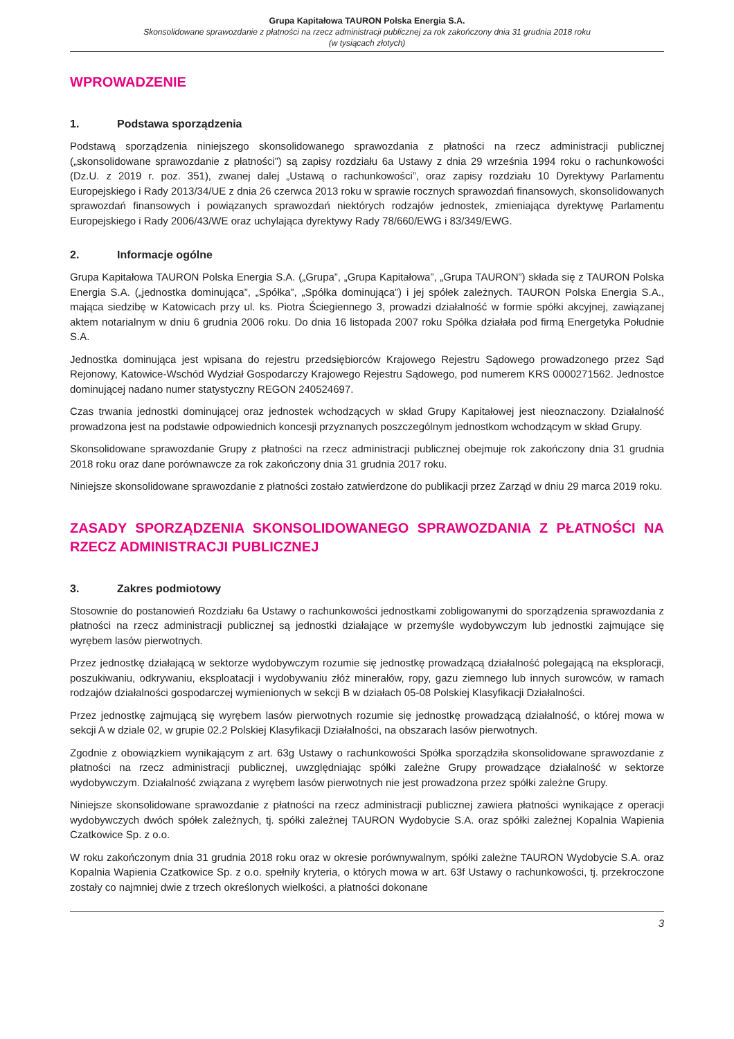Grupa Kapitałowa TAURON Polska Energia S.A.
Skonsolidowane sprawozdanie z płatności na rzecz administracji publicznej za rok zakończony dnia 31 grudnia 2018 roku
(w tysiącach złotych)
WPROWADZENIE
1. Podstawa sporządzenia
Podstawą sporządzenia niniejszego skonsolidowanego sprawozdania z płatności na rzecz administracji publicznej („skonsolidowane sprawozdanie z płatności”) są zapisy rozdziału 6a Ustawy z dnia 29 września 1994 roku o rachunkowości (Dz.U. z 2019 r. poz. 351), zwanej dalej „Ustawą o rachunkowości”, oraz zapisy rozdziału 10 Dyrektywy Parlamentu Europejskiego i Rady 2013/34/UE z dnia 26 czerwca 2013 roku w sprawie rocznych sprawozdań finansowych, skonsolidowanych sprawozdań finansowych i powiązanych sprawozdań niektórych rodzajów jednostek, zmieniająca dyrektywę Parlamentu Europejskiego i Rady 2006/43/WE oraz uchylająca dyrektywy Rady 78/660/EWG i 83/349/EWG.
2. Informacje ogólne
Grupa Kapitałowa TAURON Polska Energia S.A. („Grupa”, „Grupa Kapitałowa”, „Grupa TAURON”) składa się z TAURON Polska Energia S.A. („jednostka dominująca”, „Spółka”, „Spółka dominująca”) i jej spółek zależnych. TAURON Polska Energia S.A., mająca siedzibę w Katowicach przy ul. ks. Piotra Ściegiennego 3, prowadzi działalność w formie spółki akcyjnej, zawiązanej aktem notarialnym w dniu 6 grudnia 2006 roku. Do dnia 16 listopada 2007 roku Spółka działała pod firmą Energetyka Południe S.A.
Jednostka dominująca jest wpisana do rejestru przedsiębiorców Krajowego Rejestru Sądowego prowadzonego przez Sąd Rejonowy, Katowice-Wschód Wydział Gospodarczy Krajowego Rejestru Sądowego, pod numerem KRS 0000271562. Jednostce dominującej nadano numer statystyczny REGON 240524697.
Czas trwania jednostki dominującej oraz jednostek wchodzących w skład Grupy Kapitałowej jest nieoznaczony. Działalność prowadzona jest na podstawie odpowiednich koncesji przyznanych poszczególnym jednostkom wchodzącym w skład Grupy.
Skonsolidowane sprawozdanie Grupy z płatności na rzecz administracji publicznej obejmuje rok zakończony dnia 31 grudnia 2018 roku oraz dane porównawcze za rok zakończony dnia 31 grudnia 2017 roku.
Niniejsze skonsolidowane sprawozdanie z płatności zostało zatwierdzone do publikacji przez Zarząd w dniu 29 marca 2019 roku.
ZASADY SPORZĄDZENIA SKONSOLIDOWANEGO SPRAWOZDANIA Z PŁATNOŚCI NA RZECZ ADMINISTRACJI PUBLICZNEJ
3. Zakres podmiotowy
Stosownie do postanowień Rozdziału 6a Ustawy o rachunkowości jednostkami zobligowanymi do sporządzenia sprawozdania z płatności na rzecz administracji publicznej są jednostki działające w przemyśle wydobywczym lub jednostki zajmujące się wyrębem lasów pierwotnych.
Przez jednostkę działającą w sektorze wydobywczym rozumie się jednostkę prowadzącą działalność polegającą na eksploracji, poszukiwaniu, odkrywaniu, eksploatacji i wydobywaniu złóż minerałów, ropy, gazu ziemnego lub innych surowców, w ramach rodzajów działalności gospodarczej wymienionych w sekcji B w działach 05-08 Polskiej Klasyfikacji Działalności.
Przez jednostkę zajmującą się wyrębem lasów pierwotnych rozumie się jednostkę prowadzącą działalność, o której mowa w sekcji A w dziale 02, w grupie 02.2 Polskiej Klasyfikacji Działalności, na obszarach lasów pierwotnych.
Zgodnie z obowiązkiem wynikającym z art. 63g Ustawy o rachunkowości Spółka sporządziła skonsolidowane sprawozdanie z płatności na rzecz administracji publicznej, uwzględniając spółki zależne Grupy prowadzące działalność w sektorze wydobywczym. Działalność związana z wyrębem lasów pierwotnych nie jest prowadzona przez spółki zależne Grupy.
Niniejsze skonsolidowane sprawozdanie z płatności na rzecz administracji publicznej zawiera płatności wynikające z operacji wydobywczych dwóch spółek zależnych, tj. spółki zależnej TAURON Wydobycie S.A. oraz spółki zależnej Kopalnia Wapienia Czatkowice Sp. z o.o.
W roku zakończonym dnia 31 grudnia 2018 roku oraz w okresie porównywalnym, spółki zależne TAURON Wydobycie S.A. oraz Kopalnia Wapienia Czatkowice Sp. z o.o. spełniły kryteria, o których mowa w art. 63f Ustawy o rachunkowości, tj. przekroczone zostały co najmniej dwie z trzech określonych wielkości, a płatności dokonane
3